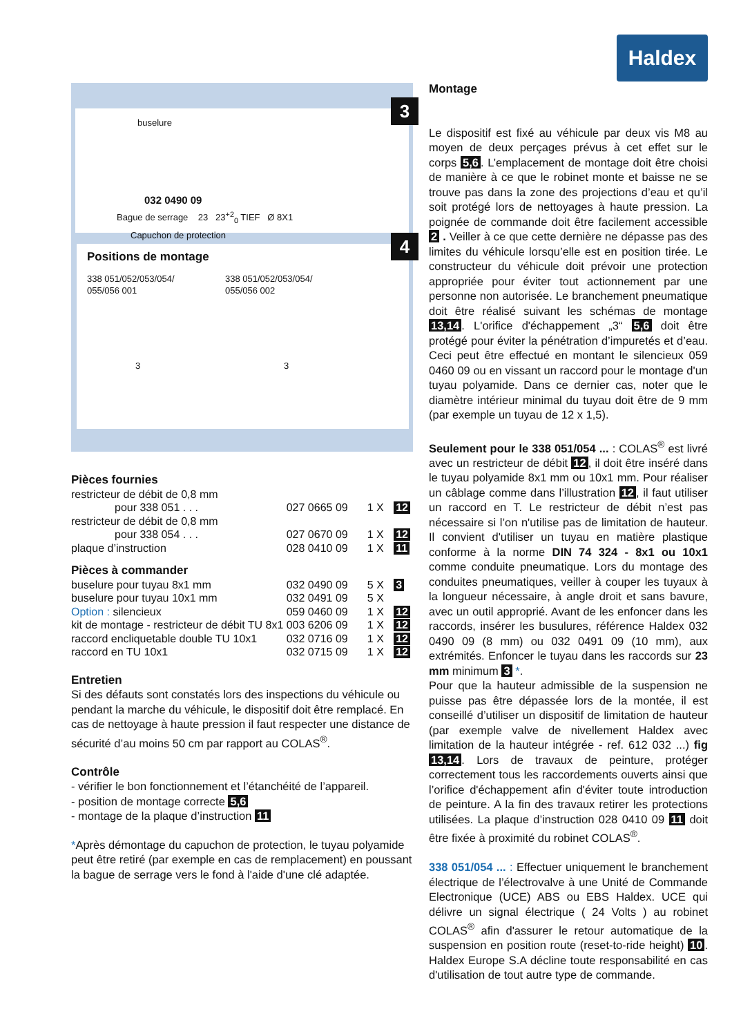Haldex
3
buselure
032 0490 09
Bague de serrage 23 23<sup>+2</sup><sub>0</sub> TIEF Ø 8X1
Capuchon de protection
4
Positions de montage
338 051/052/053/054/
055/056 001
338 051/052/053/054/
055/056 002
3 3
Pièces fournies
| restricteur de débit de 0,8 mm | | | |
| pour 338 051 . . . | 027 0665 09 | 1 X | 12 |
| restricteur de débit de 0,8 mm | | | |
| pour 338 054 . . . | 027 0670 09 | 1 X | 12 |
| plaque d’instruction | 028 0410 09 | 1 X | 11 |
Pièces à commander
| buselure pour tuyau 8x1 mm | 032 0490 09 | 5 X | 3 |
| buselure pour tuyau 10x1 mm | 032 0491 09 | 5 X | |
| Option : silencieux | 059 0460 09 | 1 X | 12 |
| kit de montage - restricteur de débit TU 8x1 | 003 6206 09 | 1 X | 12 |
| raccord encliquetable double TU 10x1 | 032 0716 09 | 1 X | 12 |
| raccord en TU 10x1 | 032 0715 09 | 1 X | 12 |
Entretien
Si des défauts sont constatés lors des inspections du véhicule ou pendant la marche du véhicule, le dispositif doit être remplacé. En cas de nettoyage à haute pression il faut respecter une distance de sécurité d’au moins 50 cm par rapport au COLAS<sup>®</sup>.
Contrôle
- vérifier le bon fonctionnement et l’étanchéité de l’appareil.
- position de montage correcte 5,6
- montage de la plaque d’instruction 11
*Après démontage du capuchon de protection, le tuyau polyamide peut être retiré (par exemple en cas de remplacement) en poussant la bague de serrage vers le fond à l'aide d'une clé adaptée.
Montage
Le dispositif est fixé au véhicule par deux vis M8 au moyen de deux perçages prévus à cet effet sur le corps 5,6. L’emplacement de montage doit être choisi de manière à ce que le robinet monte et baisse ne se trouve pas dans la zone des projections d’eau et qu’il soit protégé lors de nettoyages à haute pression. La poignée de commande doit être facilement accessible 2 . Veiller à ce que cette dernière ne dépasse pas des limites du véhicule lorsqu’elle est en position tirée. Le constructeur du véhicule doit prévoir une protection appropriée pour éviter tout actionnement par une personne non autorisée. Le branchement pneumatique doit être réalisé suivant les schémas de montage 13,14. L'orifice d'échappement „3“ 5,6 doit être protégé pour éviter la pénétration d’impuretés et d’eau. Ceci peut être effectué en montant le silencieux 059 0460 09 ou en vissant un raccord pour le montage d'un tuyau polyamide. Dans ce dernier cas, noter que le diamètre intérieur minimal du tuyau doit être de 9 mm (par exemple un tuyau de 12 x 1,5).
Seulement pour le 338 051/054 ... : COLAS<sup>®</sup> est livré avec un restricteur de débit 12, il doit être inséré dans le tuyau polyamide 8x1 mm ou 10x1 mm. Pour réaliser un câblage comme dans l’illustration 12, il faut utiliser un raccord en T. Le restricteur de débit n’est pas nécessaire si l’on n'utilise pas de limitation de hauteur. Il convient d'utiliser un tuyau en matière plastique conforme à la norme DIN 74 324 - 8x1 ou 10x1 comme conduite pneumatique. Lors du montage des conduites pneumatiques, veiller à couper les tuyaux à la longueur nécessaire, à angle droit et sans bavure, avec un outil approprié. Avant de les enfoncer dans les raccords, insérer les busulures, référence Haldex 032 0490 09 (8 mm) ou 032 0491 09 (10 mm), aux extrémités. Enfoncer le tuyau dans les raccords sur 23 mm minimum 3 *.
Pour que la hauteur admissible de la suspension ne puisse pas être dépassée lors de la montée, il est conseillé d’utiliser un dispositif de limitation de hauteur (par exemple valve de nivellement Haldex avec limitation de la hauteur intégrée - ref. 612 032 ...) fig 13,14. Lors de travaux de peinture, protéger correctement tous les raccordements ouverts ainsi que l’orifice d'échappement afin d'éviter toute introduction de peinture. A la fin des travaux retirer les protections utilisées. La plaque d’instruction 028 0410 09 11 doit être fixée à proximité du robinet COLAS<sup>®</sup>.
338 051/054 ... : Effectuer uniquement le branchement électrique de l’électrovalve à une Unité de Commande Electronique (UCE) ABS ou EBS Haldex. UCE qui délivre un signal électrique ( 24 Volts ) au robinet COLAS<sup>®</sup> afin d'assurer le retour automatique de la suspension en position route (reset-to-ride height) 10. Haldex Europe S.A décline toute responsabilité en cas d'utilisation de tout autre type de commande.